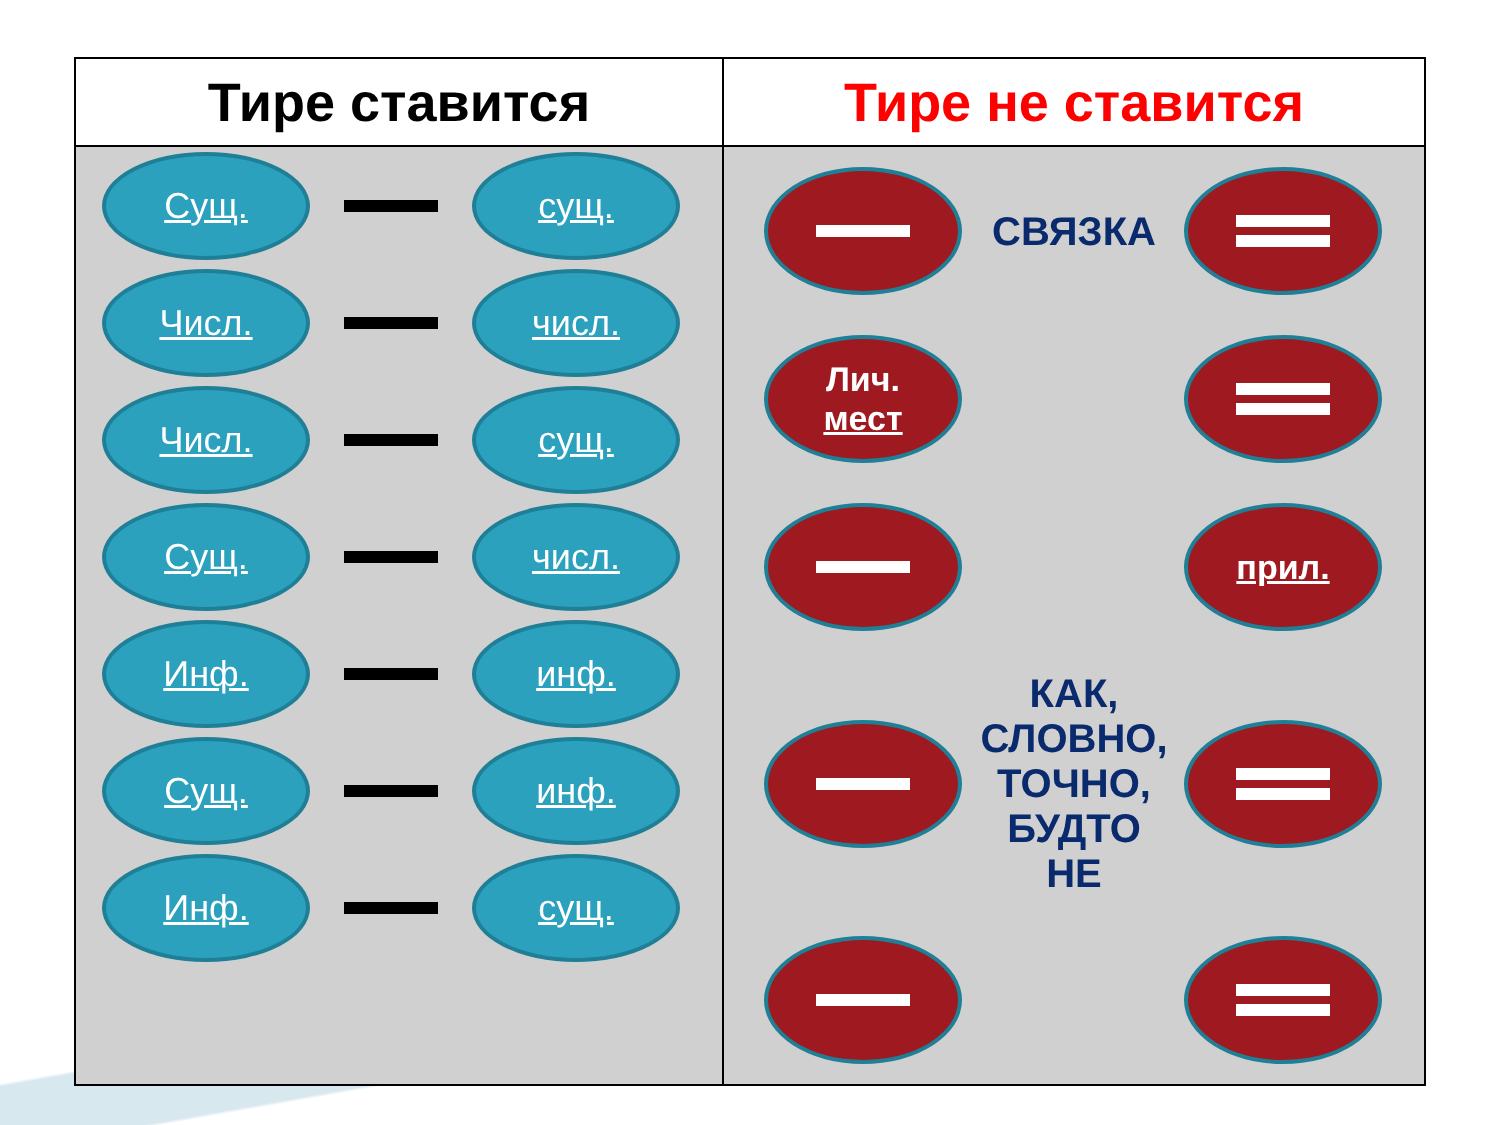| Тире ставится | Тире не ставится |
| --- | --- |
| Сущ. сущ. Числ. числ. Числ. сущ. Сущ. числ. Инф. инф. Сущ. инф. Инф. сущ. | СВЯЗКА Лич. мест прил. КАК, СЛОВНО, ТОЧНО, БУДТО НЕ |